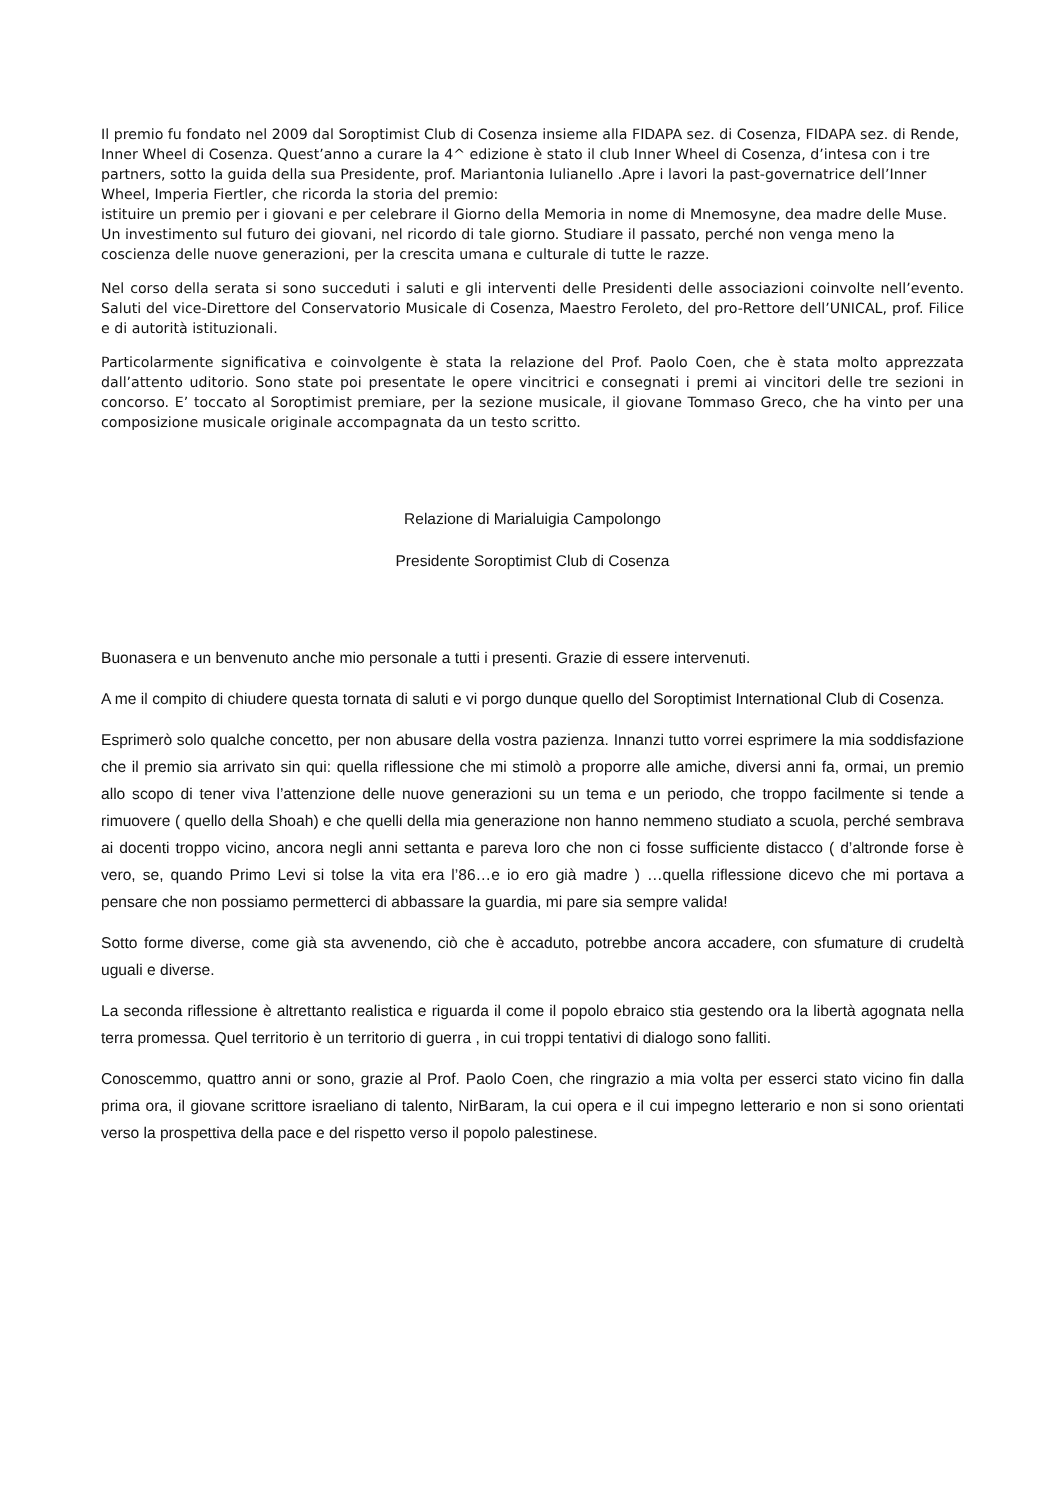Il premio fu fondato nel 2009 dal Soroptimist Club di Cosenza insieme alla FIDAPA sez. di Cosenza, FIDAPA sez. di Rende, Inner Wheel di Cosenza. Quest’anno a curare la 4^ edizione è stato il club Inner Wheel di Cosenza, d’intesa con i tre partners, sotto la guida della sua Presidente, prof. Mariantonia Iulianello .Apre i lavori la past-governatrice dell’Inner Wheel, Imperia Fiertler, che ricorda la storia del premio:
istituire un premio per i giovani e per celebrare il Giorno della Memoria in nome di Mnemosyne, dea madre delle Muse. Un investimento sul futuro dei giovani, nel ricordo di tale giorno. Studiare il passato, perché non venga meno la coscienza delle nuove generazioni, per la crescita umana e culturale di tutte le razze.
Nel corso della serata si sono succeduti i saluti e gli interventi delle Presidenti delle associazioni coinvolte nell’evento. Saluti del vice-Direttore del Conservatorio Musicale di Cosenza, Maestro Feroleto, del pro-Rettore dell’UNICAL, prof. Filice e di autorità istituzionali.
Particolarmente significativa e coinvolgente è stata la relazione del Prof. Paolo Coen, che è stata molto apprezzata dall’attento uditorio. Sono state poi presentate le opere vincitrici e consegnati i premi ai vincitori delle tre sezioni in concorso. E’ toccato al Soroptimist premiare, per la sezione musicale, il giovane Tommaso Greco, che ha vinto per una composizione musicale originale accompagnata da un testo scritto.
Relazione di Marialuigia Campolongo
Presidente Soroptimist Club di Cosenza
Buonasera e un benvenuto anche mio personale a tutti i presenti. Grazie di essere intervenuti.
A me il compito di chiudere questa tornata di saluti e vi porgo dunque quello del Soroptimist International Club di Cosenza.
Esprimerò solo qualche concetto, per non abusare della vostra pazienza. Innanzi tutto vorrei esprimere la mia soddisfazione che il premio sia arrivato sin qui: quella riflessione che mi stimolò a proporre alle amiche, diversi anni fa, ormai, un premio allo scopo di tener viva l’attenzione delle nuove generazioni su un tema e un periodo, che troppo facilmente si tende a rimuovere ( quello della Shoah) e che quelli della mia generazione non hanno nemmeno studiato a scuola, perché sembrava ai docenti troppo vicino, ancora negli anni settanta e pareva loro che non ci fosse sufficiente distacco ( d’altronde forse è vero, se, quando Primo Levi si tolse la vita era l’86…e io ero già madre ) …quella riflessione dicevo che mi portava a pensare che non possiamo permetterci di abbassare la guardia, mi pare sia sempre valida!
Sotto forme diverse, come già sta avvenendo, ciò che è accaduto, potrebbe ancora accadere, con sfumature di crudeltà uguali e diverse.
La seconda riflessione è altrettanto realistica e riguarda il come il popolo ebraico stia gestendo ora la libertà agognata nella terra promessa. Quel territorio è un territorio di guerra , in cui troppi tentativi di dialogo sono falliti.
Conoscemmo, quattro anni or sono, grazie al Prof. Paolo Coen, che ringrazio a mia volta per esserci stato vicino fin dalla prima ora, il giovane scrittore israeliano di talento, NirBaram, la cui opera e il cui impegno letterario e non si sono orientati verso la prospettiva della pace e del rispetto verso il popolo palestinese.